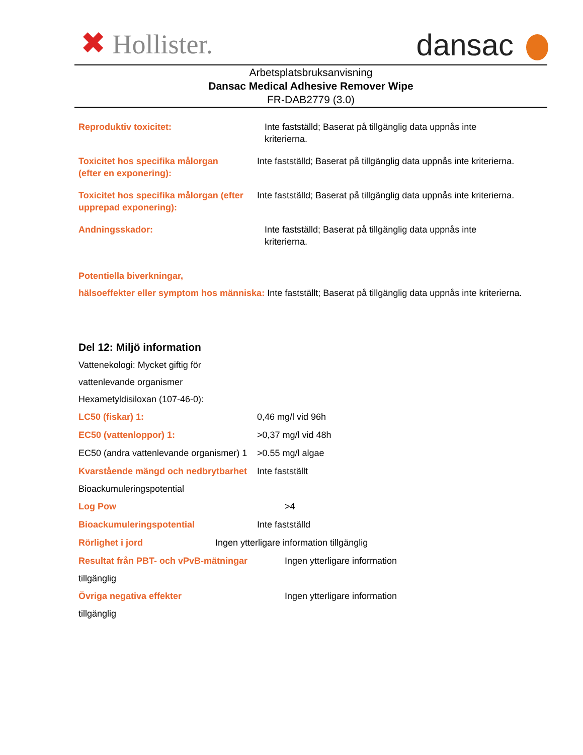✖ Hollister. dansac
Arbetsplatsbruksanvisning
Dansac Medical Adhesive Remover Wipe
FR-DAB2779 (3.0)
Reproduktiv toxicitet: Inte fastställd; Baserat på tillgänglig data uppnås inte
kriterierna.
Toxicitet hos specifika målorgan
(efter en exponering):
Inte fastställd; Baserat på tillgänglig data uppnås inte kriterierna.
Toxicitet hos specifika målorgan (efter
upprepad exponering):
Inte fastställd; Baserat på tillgänglig data uppnås inte kriterierna.
Andningsskador: Inte fastställd; Baserat på tillgänglig data uppnås inte
kriterierna.
Potentiella biverkningar,
hälsoeffekter eller symptom hos människa: Inte fastställt; Baserat på tillgänglig data uppnås inte kriterierna.
Del 12: Miljö information
Vattenekologi: Mycket giftig för
vattenlevande organismer
Hexametyldisiloxan (107-46-0):
LC50 (fiskar) 1: 0,46 mg/l vid 96h
EC50 (vattenloppor) 1: >0,37 mg/l vid 48h
EC50 (andra vattenlevande organismer) 1
>0.55 mg/l algae
Kvarstående mängd och nedbrytbarhet
Inte fastställt
Bioackumuleringspotential
Log Pow >4
Bioackumuleringspotential Inte fastställd
Rörlighet i jord Ingen ytterligare information tillgänglig
Resultat från PBT- och vPvB-mätningar Ingen ytterligare information
tillgänglig
Övriga negativa effekter Ingen ytterligare information
tillgänglig